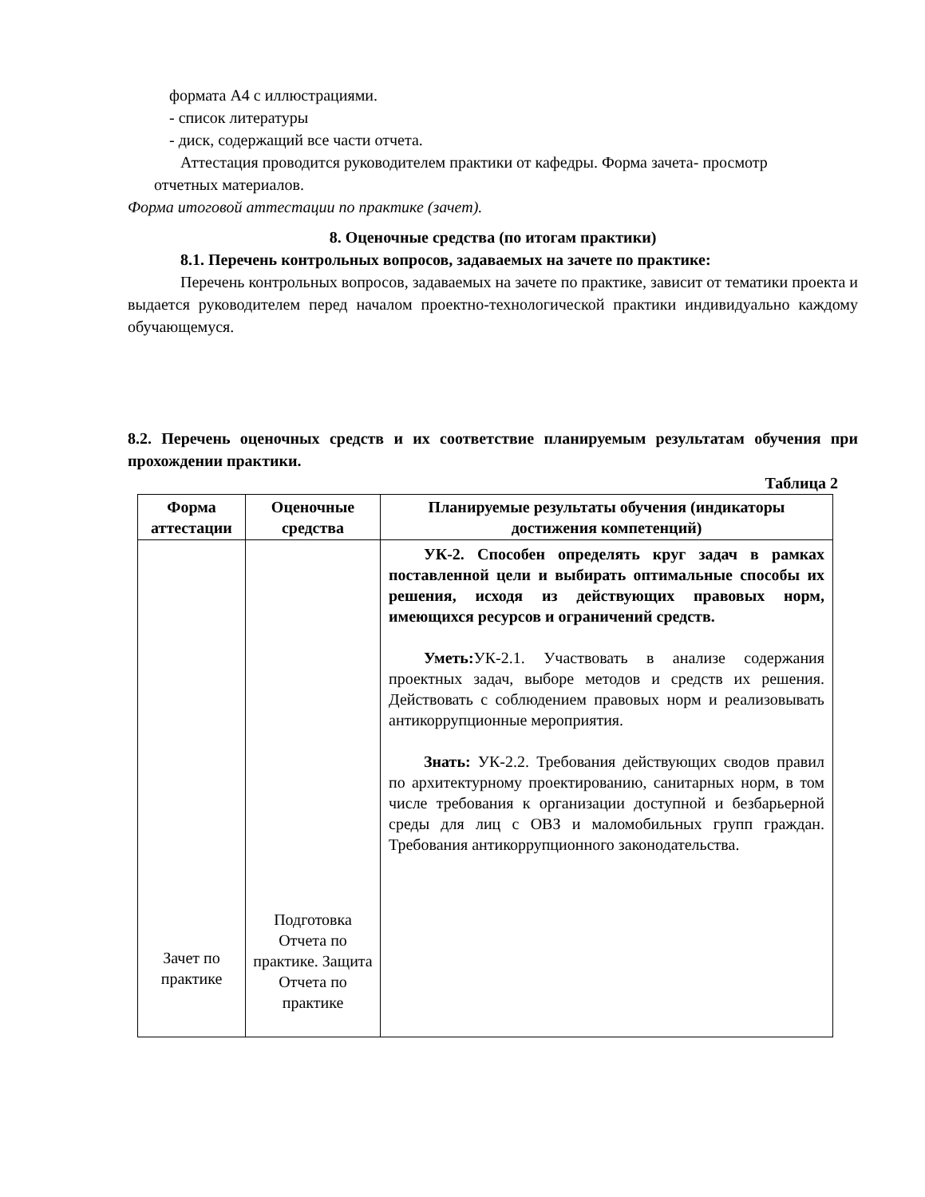формата А4 с иллюстрациями.
- список литературы
- диск, содержащий все части отчета.
Аттестация проводится руководителем практики от кафедры. Форма зачета- просмотр
отчетных материалов.
Форма итоговой аттестации по практике (зачет).
8. Оценочные средства (по итогам практики)
8.1. Перечень контрольных вопросов, задаваемых на зачете по практике:
Перечень контрольных вопросов, задаваемых на зачете по практике, зависит от тематики проекта и выдается руководителем перед началом проектно-технологической практики индивидуально каждому обучающемуся.
8.2. Перечень оценочных средств и их соответствие планируемым результатам обучения при прохождении практики.
Таблица 2
| Форма аттестации | Оценочные средства | Планируемые результаты обучения (индикаторы достижения компетенций) |
| --- | --- | --- |
| Зачет по практике | Подготовка Отчета по практике. Защита Отчета по практике | УК-2. Способен определять круг задач в рамках поставленной цели и выбирать оптимальные способы их решения, исходя из действующих правовых норм, имеющихся ресурсов и ограничений средств. Уметь: УК-2.1. Участвовать в анализе содержания проектных задач, выборе методов и средств их решения. Действовать с соблюдением правовых норм и реализовывать антикоррупционные мероприятия. Знать: УК-2.2. Требования действующих сводов правил по архитектурному проектированию, санитарных норм, в том числе требования к организации доступной и безбарьерной среды для лиц с ОВЗ и маломобильных групп граждан. Требования антикоррупционного законодательства. |